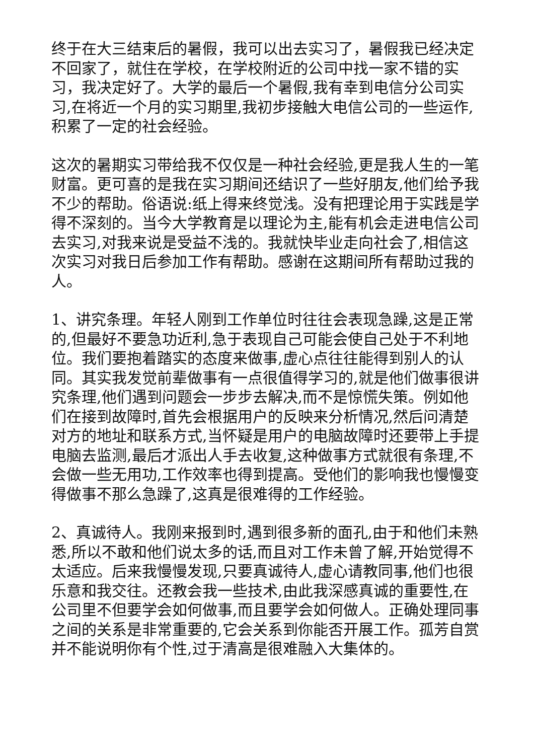终于在大三结束后的暑假，我可以出去实习了，暑假我已经决定不回家了，就住在学校，在学校附近的公司中找一家不错的实习，我决定好了。大学的最后一个暑假,我有幸到电信分公司实习,在将近一个月的实习期里,我初步接触大电信公司的一些运作,积累了一定的社会经验。
这次的暑期实习带给我不仅仅是一种社会经验,更是我人生的一笔财富。更可喜的是我在实习期间还结识了一些好朋友,他们给予我不少的帮助。俗语说:纸上得来终觉浅。没有把理论用于实践是学得不深刻的。当今大学教育是以理论为主,能有机会走进电信公司去实习,对我来说是受益不浅的。我就快毕业走向社会了,相信这次实习对我日后参加工作有帮助。感谢在这期间所有帮助过我的人。
1、讲究条理。年轻人刚到工作单位时往往会表现急躁,这是正常的,但最好不要急功近利,急于表现自己可能会使自己处于不利地位。我们要抱着踏实的态度来做事,虚心点往往能得到别人的认同。其实我发觉前辈做事有一点很值得学习的,就是他们做事很讲究条理,他们遇到问题会一步步去解决,而不是惊慌失策。例如他们在接到故障时,首先会根据用户的反映来分析情况,然后问清楚对方的地址和联系方式,当怀疑是用户的电脑故障时还要带上手提电脑去监测,最后才派出人手去收复,这种做事方式就很有条理,不会做一些无用功,工作效率也得到提高。受他们的影响我也慢慢变得做事不那么急躁了,这真是很难得的工作经验。
2、真诚待人。我刚来报到时,遇到很多新的面孔,由于和他们未熟悉,所以不敢和他们说太多的话,而且对工作未曾了解,开始觉得不太适应。后来我慢慢发现,只要真诚待人,虚心请教同事,他们也很乐意和我交往。还教会我一些技术,由此我深感真诚的重要性,在公司里不但要学会如何做事,而且要学会如何做人。正确处理同事之间的关系是非常重要的,它会关系到你能否开展工作。孤芳自赏并不能说明你有个性,过于清高是很难融入大集体的。